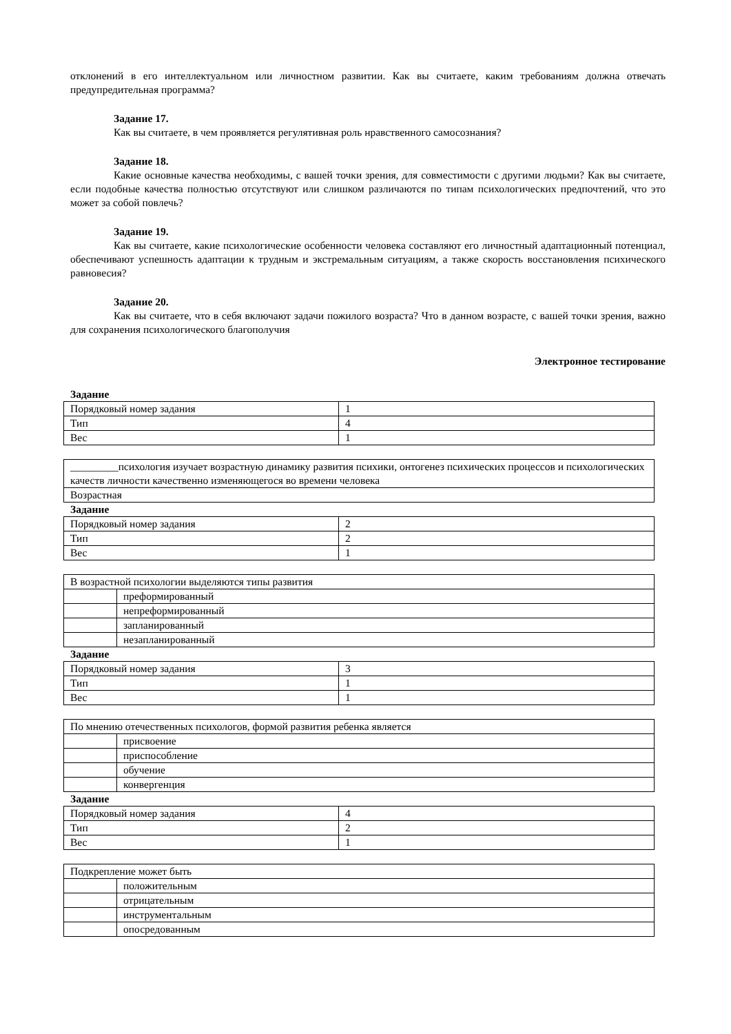отклонений в его интеллектуальном или личностном развитии. Как вы считаете, каким требованиям должна отвечать предупредительная программа?
Задание 17.
Как вы считаете, в чем проявляется регулятивная роль нравственного самосознания?
Задание 18.
Какие основные качества необходимы, с вашей точки зрения, для совместимости с другими людьми? Как вы считаете, если подобные качества полностью отсутствуют или слишком различаются по типам психологических предпочтений, что это может за собой повлечь?
Задание 19.
Как вы считаете, какие психологические особенности человека составляют его личностный адаптационный потенциал, обеспечивают успешность адаптации к трудным и экстремальным ситуациям, а также скорость восстановления психического равновесия?
Задание 20.
Как вы считаете, что в себя включают задачи пожилого возраста? Что в данном возрасте, с вашей точки зрения, важно для сохранения психологического благополучия
Электронное тестирование
Задание
| Порядковый номер задания | 1 |
| Тип | 4 |
| Вес | 1 |
| _________психология изучает возрастную динамику развития психики, онтогенез психических процессов и психологических качеств личности качественно изменяющегося во времени человека |
| Возрастная |
Задание
| Порядковый номер задания | 2 |
| Тип | 2 |
| Вес | 1 |
| В возрастной психологии выделяются типы развития | |
| | преформированный |
| | непреформированный |
| | запланированный |
| | незапланированный |
Задание
| Порядковый номер задания | 3 |
| Тип | 1 |
| Вес | 1 |
| По мнению отечественных психологов, формой развития ребенка является | |
| | присвоение |
| | приспособление |
| | обучение |
| | конвергенция |
Задание
| Порядковый номер задания | 4 |
| Тип | 2 |
| Вес | 1 |
| Подкрепление может быть | |
| | положительным |
| | отрицательным |
| | инструментальным |
| | опосредованным |